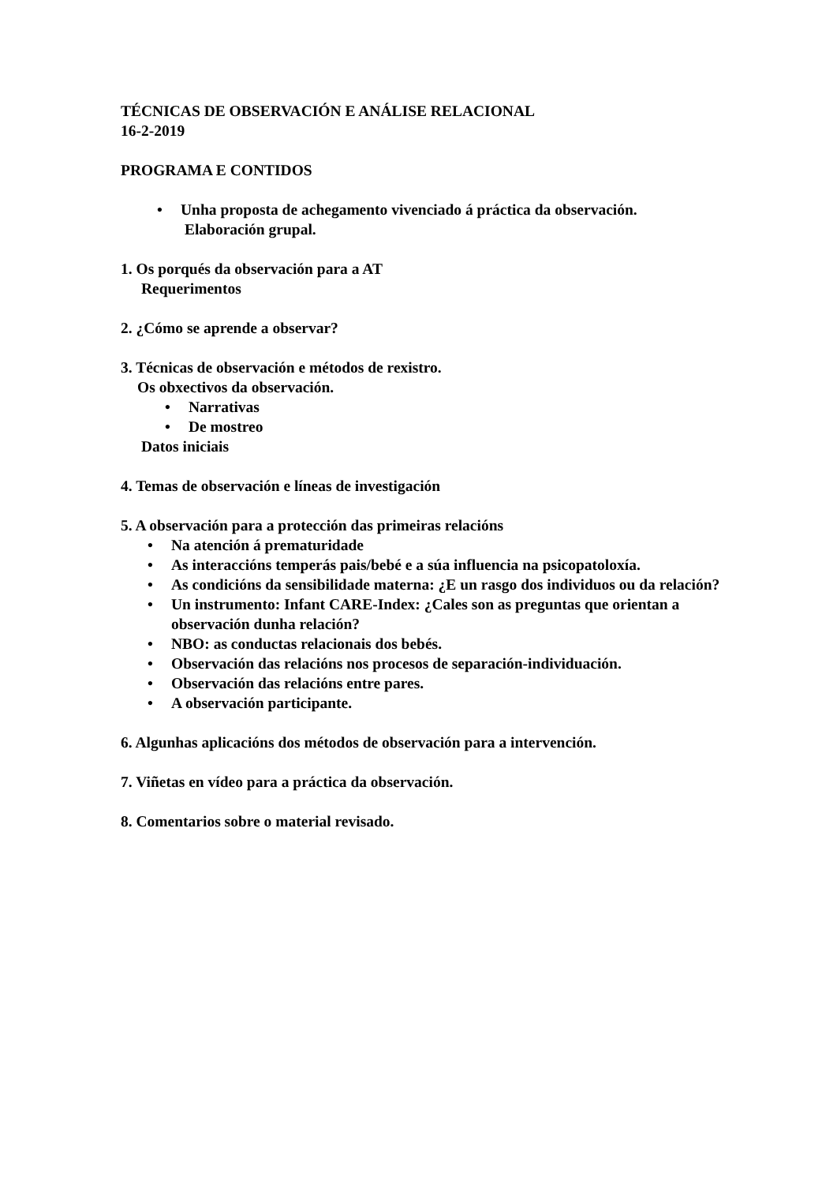TÉCNICAS DE OBSERVACIÓN E ANÁLISE RELACIONAL
16-2-2019
PROGRAMA E CONTIDOS
• Unha proposta de achegamento vivenciado á práctica da observación.
Elaboración grupal.
1. Os porqués da observación para a AT
Requerimentos
2. ¿Cómo se aprende a observar?
3. Técnicas de observación e métodos de rexistro.
Os obxectivos da observación.
• Narrativas
• De mostreo
Datos iniciais
4. Temas de observación e líneas de investigación
5. A observación para a protección das primeiras relacións
• Na atención á prematuridade
• As interaccións temperás pais/bebé e a súa influencia na psicopatoloxía.
• As condicións da sensibilidade materna: ¿E un rasgo dos individuos ou da relación?
• Un instrumento: Infant CARE-Index: ¿Cales son as preguntas que orientan a observación dunha relación?
• NBO: as conductas relacionais dos bebés.
• Observación das relacións nos procesos de separación-individuación.
• Observación das relacións entre pares.
• A observación participante.
6. Algunhas aplicacións dos métodos de observación para a intervención.
7. Viñetas en vídeo para a práctica da observación.
8. Comentarios sobre o material revisado.